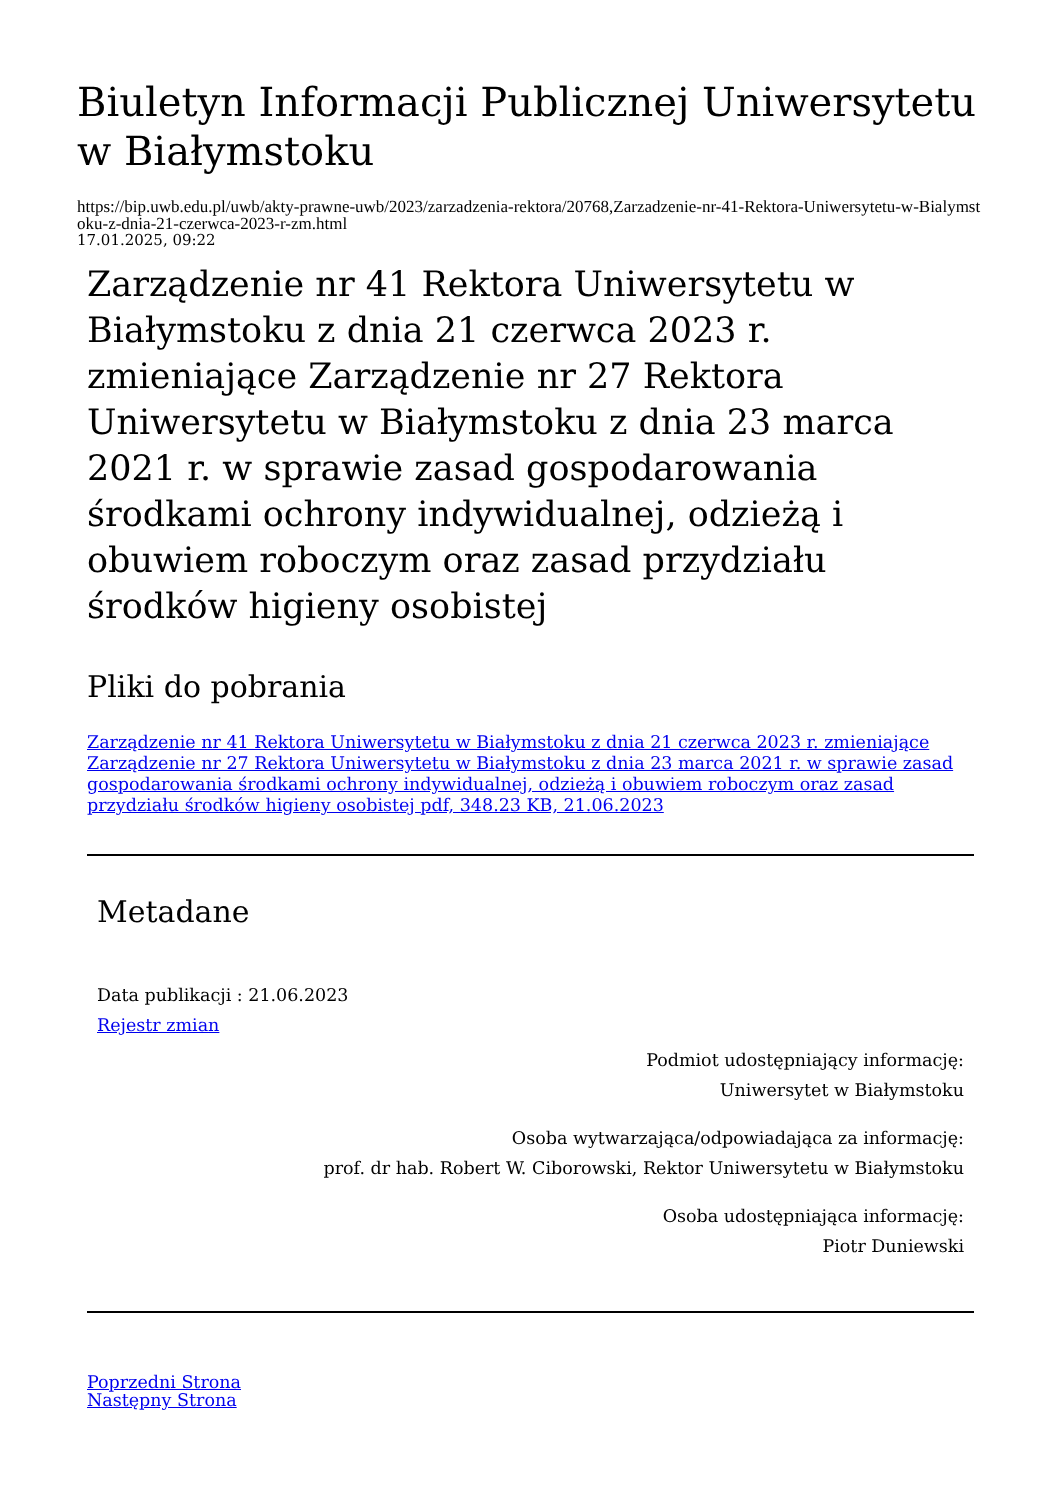Biuletyn Informacji Publicznej Uniwersytetu w Białymstoku
https://bip.uwb.edu.pl/uwb/akty-prawne-uwb/2023/zarzadzenia-rektora/20768,Zarzadzenie-nr-41-Rektora-Uniwersytetu-w-Bialymstoku-z-dnia-21-czerwca-2023-r-zm.html
17.01.2025, 09:22
Zarządzenie nr 41 Rektora Uniwersytetu w Białymstoku z dnia 21 czerwca 2023 r. zmieniające Zarządzenie nr 27 Rektora Uniwersytetu w Białymstoku z dnia 23 marca 2021 r. w sprawie zasad gospodarowania środkami ochrony indywidualnej, odzieżą i obuwiem roboczym oraz zasad przydziału środków higieny osobistej
Pliki do pobrania
Zarządzenie nr 41 Rektora Uniwersytetu w Białymstoku z dnia 21 czerwca 2023 r. zmieniające Zarządzenie nr 27 Rektora Uniwersytetu w Białymstoku z dnia 23 marca 2021 r. w sprawie zasad gospodarowania środkami ochrony indywidualnej, odzieżą i obuwiem roboczym oraz zasad przydziału środków higieny osobistej pdf, 348.23 KB, 21.06.2023
Metadane
Data publikacji : 21.06.2023
Rejestr zmian
Podmiot udostępniający informację:
Uniwersytet w Białymstoku
Osoba wytwarzająca/odpowiadająca za informację:
prof. dr hab. Robert W. Ciborowski, Rektor Uniwersytetu w Białymstoku
Osoba udostępniająca informację:
Piotr Duniewski
Poprzedni Strona
Następny Strona